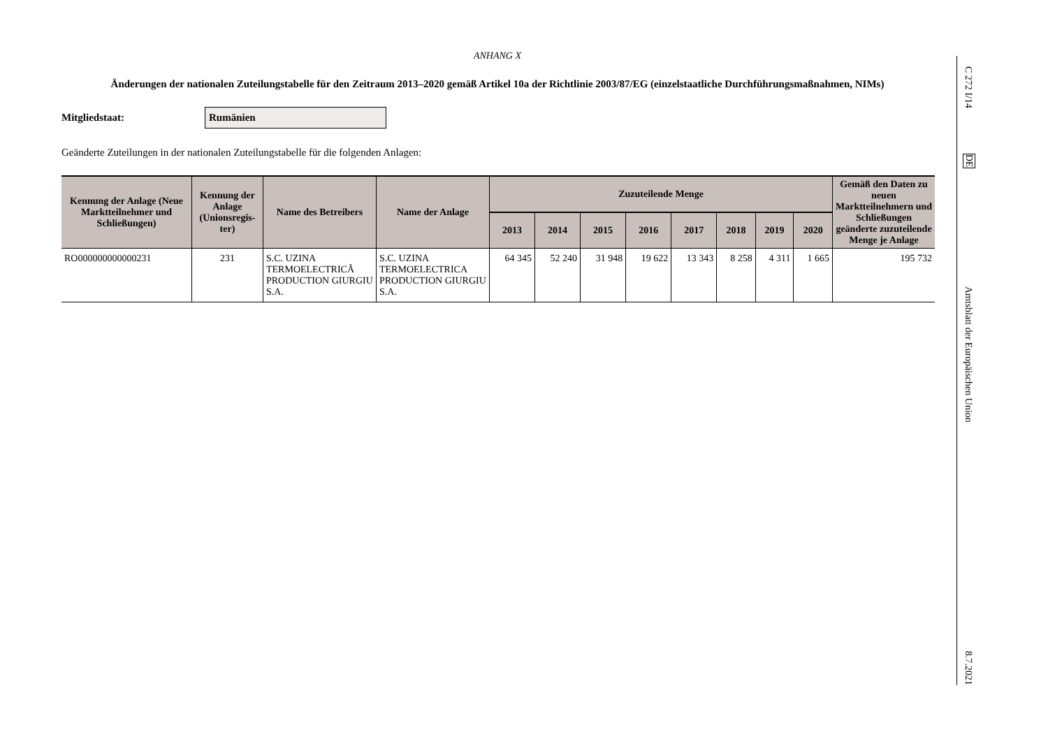ANHANG X
Änderungen der nationalen Zuteilungstabelle für den Zeitraum 2013–2020 gemäß Artikel 10a der Richtlinie 2003/87/EG (einzelstaatliche Durchführungs­maßnahmen, NIMs)
Mitgliedstaat:
Rumänien
Geänderte Zuteilungen in der nationalen Zuteilungstabelle für die folgenden Anlagen:
| Kennung der Anlage (Neue Marktteilnehmer und Schließungen) | Kennung der Anlage (Unionsregis­ter) | Name des Betreibers | Name der Anlage | Zuzuteilende Menge | | | | | | | | Gemäß den Daten zu neuen Marktteilnehmern und Schließungen geänderte zuzuteilende Menge je Anlage |
| --- | --- | --- | --- | --- | --- | --- | --- | --- | --- | --- | --- | --- |
| | | | | 2013 | 2014 | 2015 | 2016 | 2017 | 2018 | 2019 | 2020 | |
| RO000000000000231 | 231 | S.C. UZINA TERMOELECTRICĂ PRODUCTION GIURGIU S.A. | S.C. UZINA TERMOELECTRICA PRODUCTION GIURGIU S.A. | 64 345 | 52 240 | 31 948 | 19 622 | 13 343 | 8 258 | 4 311 | 1 665 | 195 732 |
C 272 I/14
DE
Amtsblatt der Europäischen Union
8.7.2021